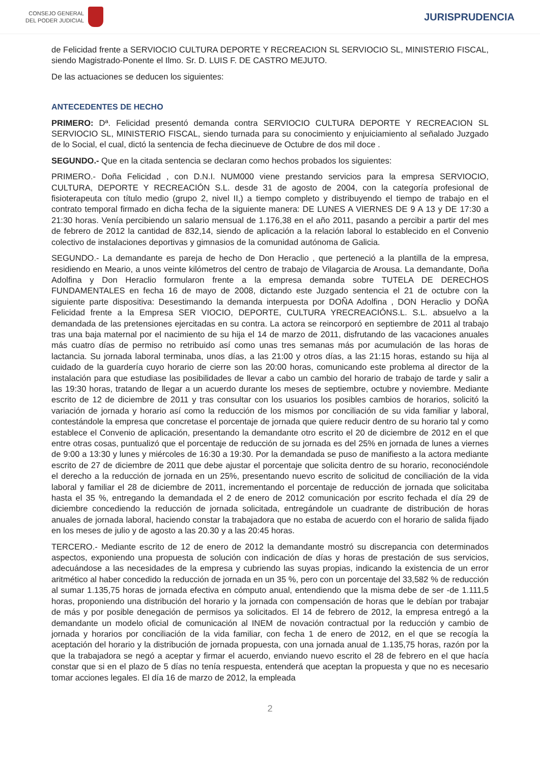CONSEJO GENERAL
DEL PODER JUDICIAL
JURISPRUDENCIA
de Felicidad frente a SERVIOCIO CULTURA DEPORTE Y RECREACION SL SERVIOCIO SL, MINISTERIO FISCAL, siendo Magistrado-Ponente el Ilmo. Sr. D. LUIS F. DE CASTRO MEJUTO.
De las actuaciones se deducen los siguientes:
ANTECEDENTES DE HECHO
PRIMERO: Dª. Felicidad presentó demanda contra SERVIOCIO CULTURA DEPORTE Y RECREACION SL SERVIOCIO SL, MINISTERIO FISCAL, siendo turnada para su conocimiento y enjuiciamiento al señalado Juzgado de lo Social, el cual, dictó la sentencia de fecha diecinueve de Octubre de dos mil doce .
SEGUNDO.- Que en la citada sentencia se declaran como hechos probados los siguientes:
PRIMERO.- Doña Felicidad , con D.N.I. NUM000 viene prestando servicios para la empresa SERVIOCIO, CULTURA, DEPORTE Y RECREACIÓN S.L. desde 31 de agosto de 2004, con la categoría profesional de fisioterapeuta con título medio (grupo 2, nivel II,) a tiempo completo y distribuyendo el tiempo de trabajo en el contrato temporal firmado en dicha fecha de la siguiente manera: DE LUNES A VIERNES DE 9 A 13 y DE 17:30 a 21:30 horas. Venía percibiendo un salario mensual de 1.176,38 en el año 2011, pasando a percibir a partir del mes de febrero de 2012 la cantidad de 832,14, siendo de aplicación a la relación laboral lo establecido en el Convenio colectivo de instalaciones deportivas y gimnasios de la comunidad autónoma de Galicia.
SEGUNDO.- La demandante es pareja de hecho de Don Heraclio , que perteneció a la plantilla de la empresa, residiendo en Meario, a unos veinte kilómetros del centro de trabajo de Vilagarcia de Arousa. La demandante, Doña Adolfina y Don Heraclio formularon frente a la empresa demanda sobre TUTELA DE DERECHOS FUNDAMENTALES en fecha 16 de mayo de 2008, dictando este Juzgado sentencia el 21 de octubre con la siguiente parte dispositiva: Desestimando la demanda interpuesta por DOÑA Adolfina , DON Heraclio y DOÑA Felicidad frente a la Empresa SER VIOCIO, DEPORTE, CULTURA YRECREACIÓNS.L. S.L. absuelvo a la demandada de las pretensiones ejercitadas en su contra. La actora se reincorporó en septiembre de 2011 al trabajo tras una baja maternal por el nacimiento de su hija el 14 de marzo de 2011, disfrutando de las vacaciones anuales más cuatro días de permiso no retribuido así como unas tres semanas más por acumulación de las horas de lactancia. Su jornada laboral terminaba, unos días, a las 21:00 y otros días, a las 21:15 horas, estando su hija al cuidado de la guardería cuyo horario de cierre son las 20:00 horas, comunicando este problema al director de la instalación para que estudiase las posibilidades de llevar a cabo un cambio del horario de trabajo de tarde y salir a las 19:30 horas, tratando de llegar a un acuerdo durante los meses de septiembre, octubre y noviembre. Mediante escrito de 12 de diciembre de 2011 y tras consultar con los usuarios los posibles cambios de horarios, solicitó la variación de jornada y horario así como la reducción de los mismos por conciliación de su vida familiar y laboral, contestándole la empresa que concretase el porcentaje de jornada que quiere reducir dentro de su horario tal y como establece el Convenio de aplicación, presentando la demandante otro escrito el 20 de diciembre de 2012 en el que entre otras cosas, puntualizó que el porcentaje de reducción de su jornada es del 25% en jornada de lunes a viernes de 9:00 a 13:30 y lunes y miércoles de 16:30 a 19:30. Por la demandada se puso de manifiesto a la actora mediante escrito de 27 de diciembre de 2011 que debe ajustar el porcentaje que solicita dentro de su horario, reconociéndole el derecho a la reducción de jornada en un 25%, presentando nuevo escrito de solicitud de conciliación de la vida laboral y familiar el 28 de diciembre de 2011, incrementando el porcentaje de reducción de jornada que solicitaba hasta el 35 %, entregando la demandada el 2 de enero de 2012 comunicación por escrito fechada el día 29 de diciembre concediendo la reducción de jornada solicitada, entregándole un cuadrante de distribución de horas anuales de jornada laboral, haciendo constar la trabajadora que no estaba de acuerdo con el horario de salida fijado en los meses de julio y de agosto a las 20.30 y a las 20:45 horas.
TERCERO.- Mediante escrito de 12 de enero de 2012 la demandante mostró su discrepancia con determinados aspectos, exponiendo una propuesta de solución con indicación de días y horas de prestación de sus servicios, adecuándose a las necesidades de la empresa y cubriendo las suyas propias, indicando la existencia de un error aritmético al haber concedido la reducción de jornada en un 35 %, pero con un porcentaje del 33,582 % de reducción al sumar 1.135,75 horas de jornada efectiva en cómputo anual, entendiendo que la misma debe de ser -de 1.111,5 horas, proponiendo una distribución del horario y la jornada con compensación de horas que le debían por trabajar de más y por posible denegación de permisos ya solicitados. El 14 de febrero de 2012, la empresa entregó a la demandante un modelo oficial de comunicación al INEM de novación contractual por la reducción y cambio de jornada y horarios por conciliación de la vida familiar, con fecha 1 de enero de 2012, en el que se recogía la aceptación del horario y la distribución de jornada propuesta, con una jornada anual de 1.135,75 horas, razón por la que la trabajadora se negó a aceptar y firmar el acuerdo, enviando nuevo escrito el 28 de febrero en el que hacía constar que si en el plazo de 5 días no tenía respuesta, entenderá que aceptan la propuesta y que no es necesario tomar acciones legales. El día 16 de marzo de 2012, la empleada
2